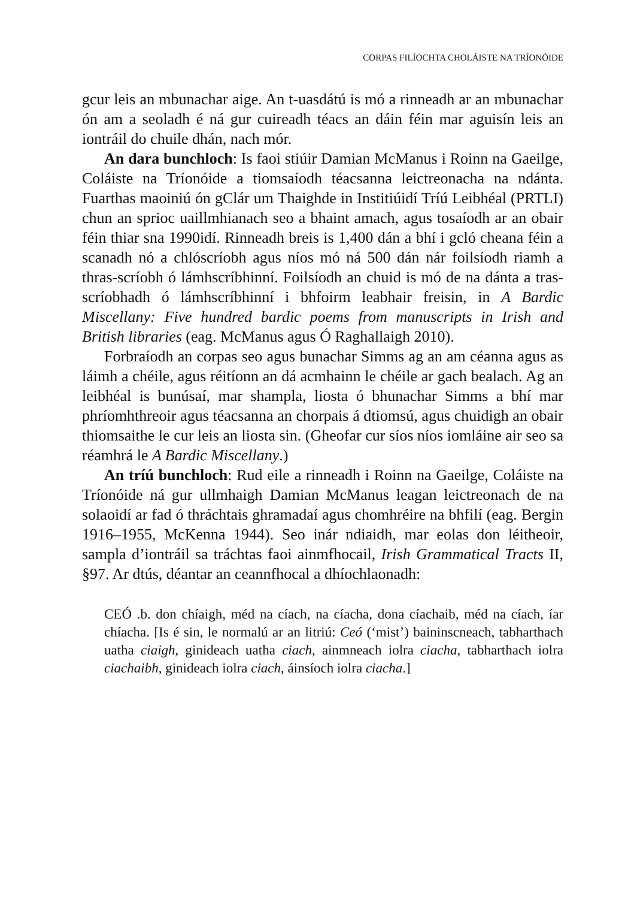CORPAS FILÍOCHTA CHOLÁISTE NA TRÍONÓIDE
gcur leis an mbunachar aige. An t-uasdátú is mó a rinneadh ar an mbunachar ón am a seoladh é ná gur cuireadh téacs an dáin féin mar aguisín leis an iontráil do chuile dhán, nach mór.
An dara bunchloch: Is faoi stiúir Damian McManus i Roinn na Gaeilge, Coláiste na Tríonóide a tiomsaíodh téacsanna leictreonacha na ndánta. Fuarthas maoiniú ón gClár um Thaighde in Institiúidí Tríú Leibhéal (PRTLI) chun an sprioc uaillmhianach seo a bhaint amach, agus tosaíodh ar an obair féin thiar sna 1990idí. Rinneadh breis is 1,400 dán a bhí i gcló cheana féin a scanadh nó a chlóscríobh agus níos mó ná 500 dán nár foilsíodh riamh a thras-scríobh ó lámhscríbhinní. Foilsíodh an chuid is mó de na dánta a tras-scríobhadh ó lámhscríbhinní i bhfoirm leabhair freisin, in A Bardic Miscellany: Five hundred bardic poems from manuscripts in Irish and British libraries (eag. McManus agus Ó Raghallaigh 2010).
Forbraíodh an corpas seo agus bunachar Simms ag an am céanna agus as láimh a chéile, agus réitíonn an dá acmhainn le chéile ar gach bealach. Ag an leibhéal is bunúsaí, mar shampla, liosta ó bhunachar Simms a bhí mar phríomhthreoir agus téacsanna an chorpais á dtiomsú, agus chuidigh an obair thiomsaithe le cur leis an liosta sin. (Gheofar cur síos níos iomláine air seo sa réamhrá le A Bardic Miscellany.)
An tríú bunchloch: Rud eile a rinneadh i Roinn na Gaeilge, Coláiste na Tríonóide ná gur ullmhaigh Damian McManus leagan leictreonach de na solaoidí ar fad ó thráchtais ghramadaí agus chomhréire na bhfilí (eag. Bergin 1916–1955, McKenna 1944). Seo inár ndiaidh, mar eolas don léitheoir, sampla d’iontráil sa tráchtas faoi ainmfhocail, Irish Grammatical Tracts II, §97. Ar dtús, déantar an ceannfhocal a dhíochlaonadh:
CEÓ .b. don chíaigh, méd na cíach, na cíacha, dona cíachaib, méd na cíach, íar chíacha. [Is é sin, le normalú ar an litriú: Ceó (‘mist’) baininscneach, tabharthach uatha ciaigh, ginideach uatha ciach, ainmneach iolra ciacha, tabharthach iolra ciachaibh, ginideach iolra ciach, áinsíoch iolra ciacha.]